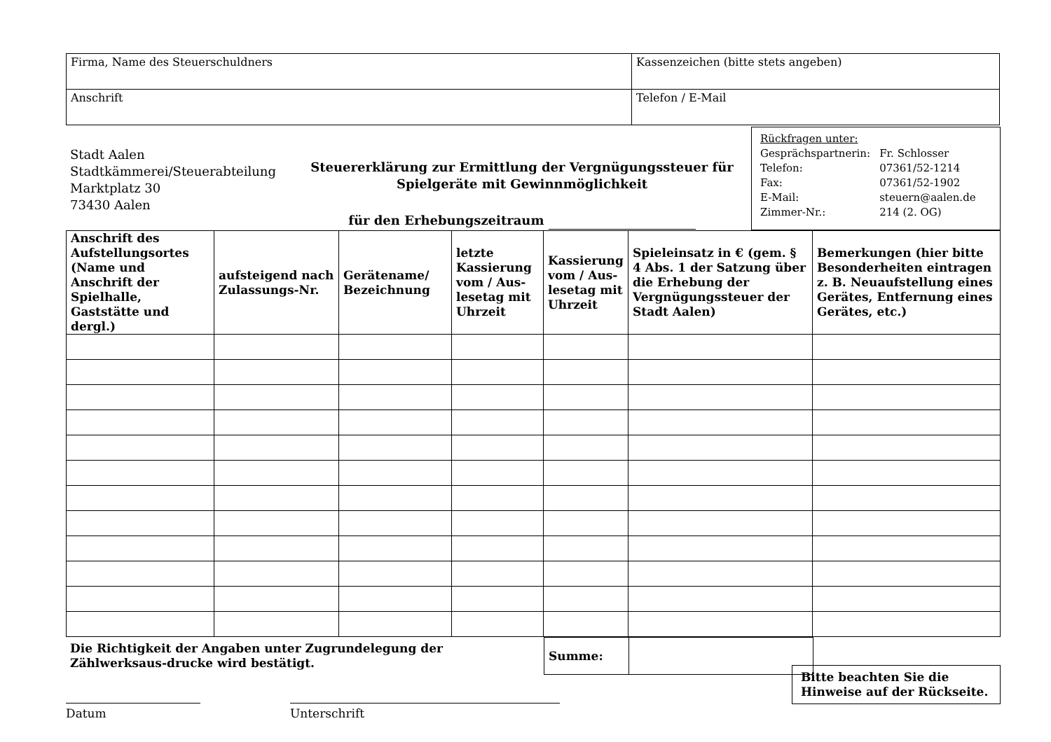| Firma, Name des Steuerschuldners | Kassenzeichen (bitte stets angeben) |
| Anschrift | Telefon / E-Mail |
Stadt Aalen
Stadtkämmerei/Steuerabteilung
Marktplatz 30
73430 Aalen
Steuererklärung zur Ermittlung der Vergnügungssteuer für Spielgeräte mit Gewinnmöglichkeit
für den Erhebungszeitraum
Rückfragen unter:
| Gesprächspartnerin: | Fr. Schlosser |
| Telefon: | 07361/52-1214 |
| Fax: | 07361/52-1902 |
| E-Mail: | steuern@aalen.de |
| Zimmer-Nr.: | 214 (2. OG) |
| Anschrift des Aufstellungsortes (Name und Anschrift der Spielhalle, Gaststätte und dergl.) | aufsteigend nach Zulassungs-Nr. | Gerätename/ Bezeichnung | letzte Kassierung vom / Aus-lesetag mit Uhrzeit | Kassierung vom / Aus-lesetag mit Uhrzeit | Spieleinsatz in € (gem. § 4 Abs. 1 der Satzung über die Erhebung der Vergnügungssteuer der Stadt Aalen) | Bemerkungen (hier bitte Besonderheiten eintragen z. B. Neuaufstellung eines Gerätes, Entfernung eines Gerätes, etc.) |
| --- | --- | --- | --- | --- | --- | --- |
Die Richtigkeit der Angaben unter Zugrundelegung der Zählwerksaus-drucke wird bestätigt.
| Summe: | |
Datum Unterschrift
Bitte beachten Sie die Hinweise auf der Rückseite.